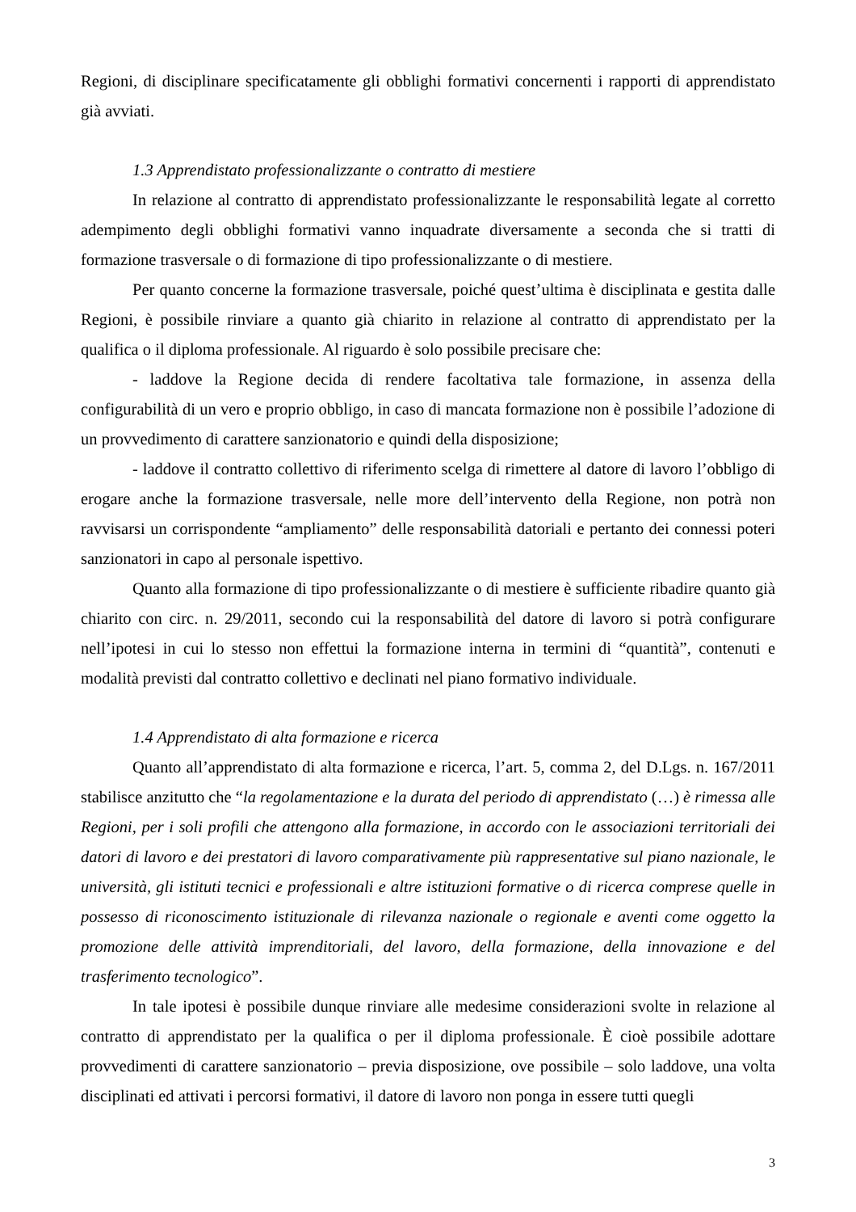Regioni, di disciplinare specificatamente gli obblighi formativi concernenti i rapporti di apprendistato già avviati.
1.3 Apprendistato professionalizzante o contratto di mestiere
In relazione al contratto di apprendistato professionalizzante le responsabilità legate al corretto adempimento degli obblighi formativi vanno inquadrate diversamente a seconda che si tratti di formazione trasversale o di formazione di tipo professionalizzante o di mestiere.
Per quanto concerne la formazione trasversale, poiché quest’ultima è disciplinata e gestita dalle Regioni, è possibile rinviare a quanto già chiarito in relazione al contratto di apprendistato per la qualifica o il diploma professionale. Al riguardo è solo possibile precisare che:
- laddove la Regione decida di rendere facoltativa tale formazione, in assenza della configurabilità di un vero e proprio obbligo, in caso di mancata formazione non è possibile l’adozione di un provvedimento di carattere sanzionatorio e quindi della disposizione;
- laddove il contratto collettivo di riferimento scelga di rimettere al datore di lavoro l’obbligo di erogare anche la formazione trasversale, nelle more dell’intervento della Regione, non potrà non ravvisarsi un corrispondente “ampliamento” delle responsabilità datoriali e pertanto dei connessi poteri sanzionatori in capo al personale ispettivo.
Quanto alla formazione di tipo professionalizzante o di mestiere è sufficiente ribadire quanto già chiarito con circ. n. 29/2011, secondo cui la responsabilità del datore di lavoro si potrà configurare nell’ipotesi in cui lo stesso non effettui la formazione interna in termini di “quantità”, contenuti e modalità previsti dal contratto collettivo e declinati nel piano formativo individuale.
1.4 Apprendistato di alta formazione e ricerca
Quanto all’apprendistato di alta formazione e ricerca, l’art. 5, comma 2, del D.Lgs. n. 167/2011 stabilisce anzitutto che “la regolamentazione e la durata del periodo di apprendistato (…) è rimessa alle Regioni, per i soli profili che attengono alla formazione, in accordo con le associazioni territoriali dei datori di lavoro e dei prestatori di lavoro comparativamente più rappresentative sul piano nazionale, le università, gli istituti tecnici e professionali e altre istituzioni formative o di ricerca comprese quelle in possesso di riconoscimento istituzionale di rilevanza nazionale o regionale e aventi come oggetto la promozione delle attività imprenditoriali, del lavoro, della formazione, della innovazione e del trasferimento tecnologico”.
In tale ipotesi è possibile dunque rinviare alle medesime considerazioni svolte in relazione al contratto di apprendistato per la qualifica o per il diploma professionale. È cioè possibile adottare provvedimenti di carattere sanzionatorio – previa disposizione, ove possibile – solo laddove, una volta disciplinati ed attivati i percorsi formativi, il datore di lavoro non ponga in essere tutti quegli
3